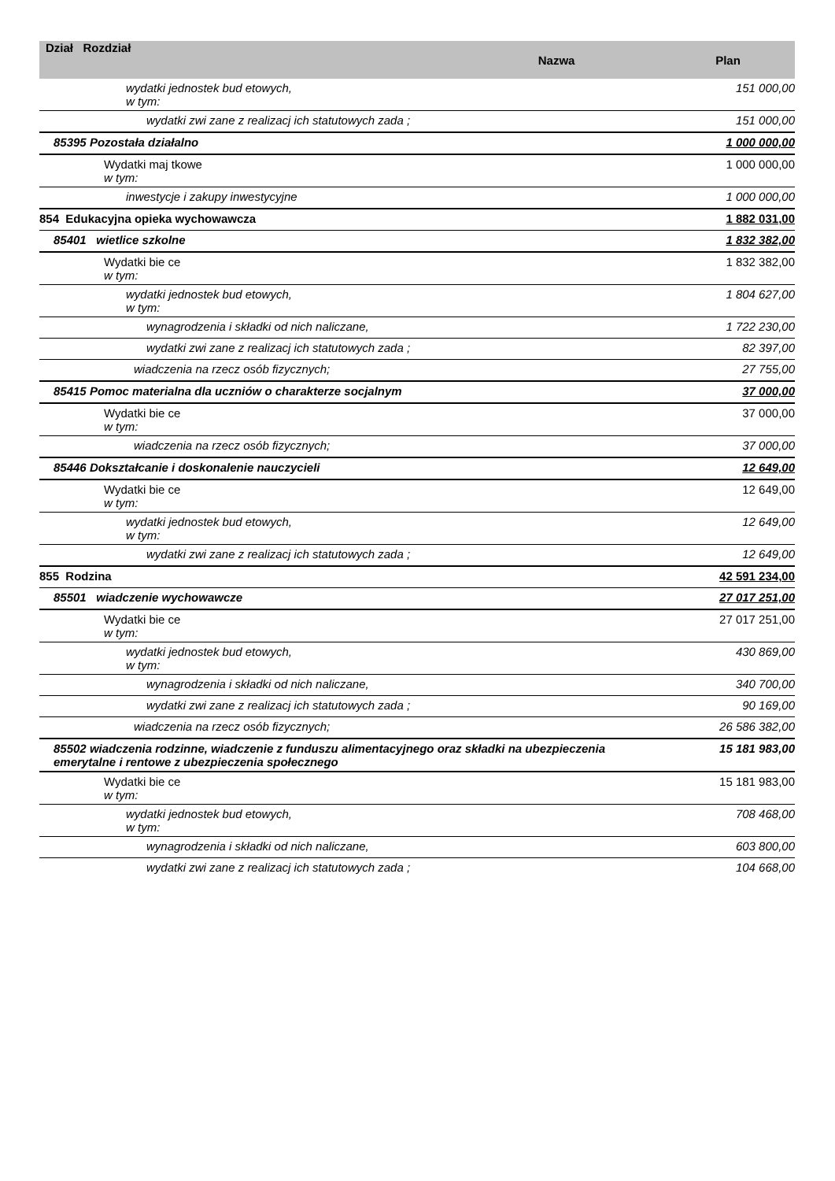| Dział Rozdział | Nazwa | Plan |
| --- | --- | --- |
| wydatki jednostek bud etowych, w tym: | | 151 000,00 |
| wydatki zwi zane z realizacj ich statutowych zada ; | | 151 000,00 |
| 85395 Pozostała działalno | | 1 000 000,00 |
| Wydatki maj tkowe w tym: | | 1 000 000,00 |
| inwestycje i zakupy inwestycyjne | | 1 000 000,00 |
| 854 Edukacyjna opieka wychowawcza | | 1 882 031,00 |
| 85401 wietlice szkolne | | 1 832 382,00 |
| Wydatki bie ce w tym: | | 1 832 382,00 |
| wydatki jednostek bud etowych, w tym: | | 1 804 627,00 |
| wynagrodzenia i składki od nich naliczane, | | 1 722 230,00 |
| wydatki zwi zane z realizacj ich statutowych zada ; | | 82 397,00 |
| wiadczenia na rzecz osób fizycznych; | | 27 755,00 |
| 85415 Pomoc materialna dla uczniów o charakterze socjalnym | | 37 000,00 |
| Wydatki bie ce w tym: | | 37 000,00 |
| wiadczenia na rzecz osób fizycznych; | | 37 000,00 |
| 85446 Dokształcanie i doskonalenie nauczycieli | | 12 649,00 |
| Wydatki bie ce w tym: | | 12 649,00 |
| wydatki jednostek bud etowych, w tym: | | 12 649,00 |
| wydatki zwi zane z realizacj ich statutowych zada ; | | 12 649,00 |
| 855 Rodzina | | 42 591 234,00 |
| 85501 wiadczenie wychowawcze | | 27 017 251,00 |
| Wydatki bie ce w tym: | | 27 017 251,00 |
| wydatki jednostek bud etowych, w tym: | | 430 869,00 |
| wynagrodzenia i składki od nich naliczane, | | 340 700,00 |
| wydatki zwi zane z realizacj ich statutowych zada ; | | 90 169,00 |
| wiadczenia na rzecz osób fizycznych; | | 26 586 382,00 |
| 85502 wiadczenia rodzinne, wiadczenie z funduszu alimentacyjnego oraz składki na ubezpieczenia emerytalne i rentowe z ubezpieczenia społecznego | | 15 181 983,00 |
| Wydatki bie ce w tym: | | 15 181 983,00 |
| wydatki jednostek bud etowych, w tym: | | 708 468,00 |
| wynagrodzenia i składki od nich naliczane, | | 603 800,00 |
| wydatki zwi zane z realizacj ich statutowych zada ; | | 104 668,00 |